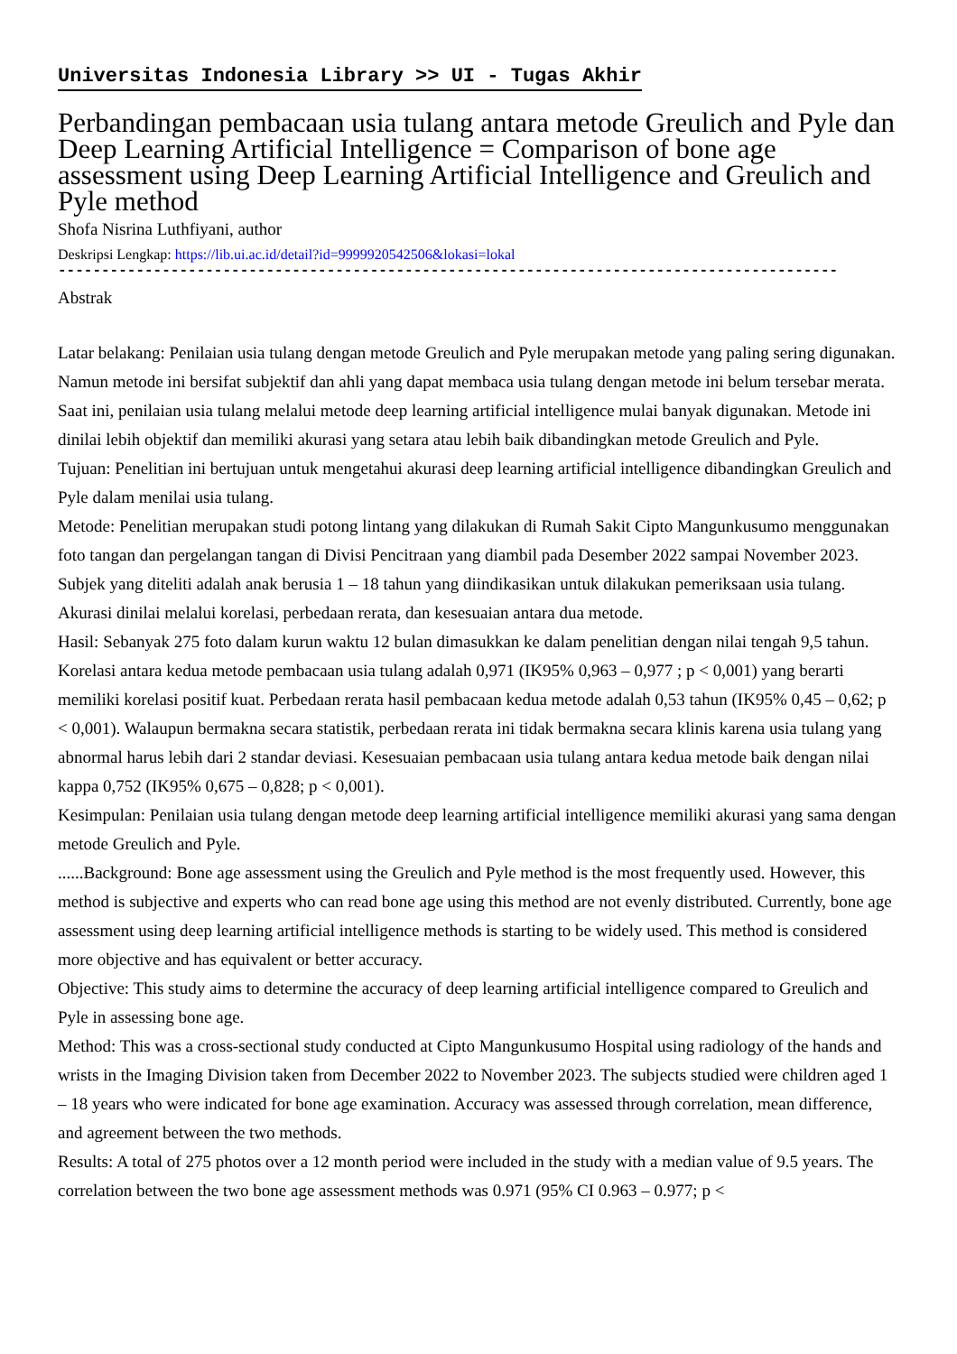Universitas Indonesia Library >> UI - Tugas Akhir
Perbandingan pembacaan usia tulang antara metode Greulich and Pyle dan Deep Learning Artificial Intelligence = Comparison of bone age assessment using Deep Learning Artificial Intelligence and Greulich and Pyle method
Shofa Nisrina Luthfiyani, author
Deskripsi Lengkap: https://lib.ui.ac.id/detail?id=9999920542506&lokasi=lokal
------------------------------------------------------------------------------------------
Abstrak
Latar belakang: Penilaian usia tulang dengan metode Greulich and Pyle merupakan metode yang paling sering digunakan. Namun metode ini bersifat subjektif dan ahli yang dapat membaca usia tulang dengan metode ini belum tersebar merata. Saat ini, penilaian usia tulang melalui metode deep learning artificial intelligence mulai banyak digunakan. Metode ini dinilai lebih objektif dan memiliki akurasi yang setara atau lebih baik dibandingkan metode Greulich and Pyle.
Tujuan: Penelitian ini bertujuan untuk mengetahui akurasi deep learning artificial intelligence dibandingkan Greulich and Pyle dalam menilai usia tulang.
Metode: Penelitian merupakan studi potong lintang yang dilakukan di Rumah Sakit Cipto Mangunkusumo menggunakan foto tangan dan pergelangan tangan di Divisi Pencitraan yang diambil pada Desember 2022 sampai November 2023. Subjek yang diteliti adalah anak berusia 1 – 18 tahun yang diindikasikan untuk dilakukan pemeriksaan usia tulang. Akurasi dinilai melalui korelasi, perbedaan rerata, dan kesesuaian antara dua metode.
Hasil: Sebanyak 275 foto dalam kurun waktu 12 bulan dimasukkan ke dalam penelitian dengan nilai tengah 9,5 tahun. Korelasi antara kedua metode pembacaan usia tulang adalah 0,971 (IK95% 0,963 – 0,977 ; p < 0,001) yang berarti memiliki korelasi positif kuat. Perbedaan rerata hasil pembacaan kedua metode adalah 0,53 tahun (IK95% 0,45 – 0,62; p < 0,001). Walaupun bermakna secara statistik, perbedaan rerata ini tidak bermakna secara klinis karena usia tulang yang abnormal harus lebih dari 2 standar deviasi. Kesesuaian pembacaan usia tulang antara kedua metode baik dengan nilai kappa 0,752 (IK95% 0,675 – 0,828; p < 0,001).
Kesimpulan: Penilaian usia tulang dengan metode deep learning artificial intelligence memiliki akurasi yang sama dengan metode Greulich and Pyle.
......Background: Bone age assessment using the Greulich and Pyle method is the most frequently used. However, this method is subjective and experts who can read bone age using this method are not evenly distributed. Currently, bone age assessment using deep learning artificial intelligence methods is starting to be widely used. This method is considered more objective and has equivalent or better accuracy.
Objective: This study aims to determine the accuracy of deep learning artificial intelligence compared to Greulich and Pyle in assessing bone age.
Method: This was a cross-sectional study conducted at Cipto Mangunkusumo Hospital using radiology of the hands and wrists in the Imaging Division taken from December 2022 to November 2023. The subjects studied were children aged 1 – 18 years who were indicated for bone age examination. Accuracy was assessed through correlation, mean difference, and agreement between the two methods.
Results: A total of 275 photos over a 12 month period were included in the study with a median value of 9.5 years. The correlation between the two bone age assessment methods was 0.971 (95% CI 0.963 – 0.977; p <